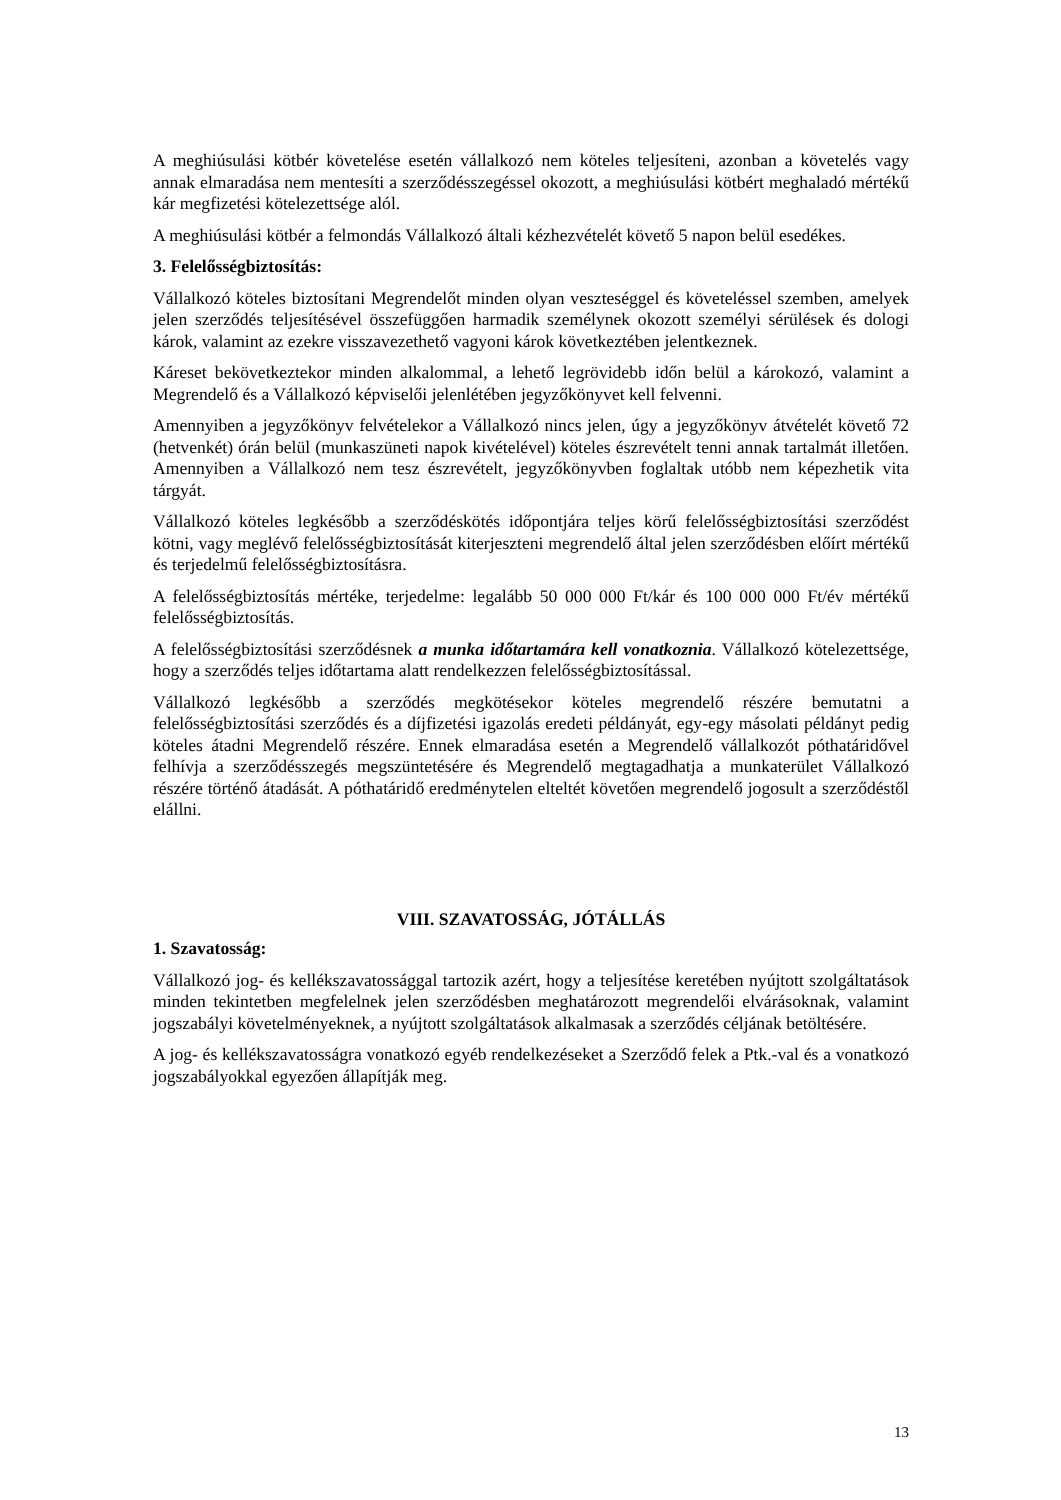A meghiúsulási kötbér követelése esetén vállalkozó nem köteles teljesíteni, azonban a követelés vagy annak elmaradása nem mentesíti a szerződésszegéssel okozott, a meghiúsulási kötbért meghaladó mértékű kár megfizetési kötelezettsége alól.
A meghiúsulási kötbér a felmondás Vállalkozó általi kézhezvételét követő 5 napon belül esedékes.
3. Felelősségbiztosítás:
Vállalkozó köteles biztosítani Megrendelőt minden olyan veszteséggel és követeléssel szemben, amelyek jelen szerződés teljesítésével összefüggően harmadik személynek okozott személyi sérülések és dologi károk, valamint az ezekre visszavezethető vagyoni károk következtében jelentkeznek.
Káreset bekövetkeztekor minden alkalommal, a lehető legrövidebb időn belül a károkozó, valamint a Megrendelő és a Vállalkozó képviselői jelenlétében jegyzőkönyvet kell felvenni.
Amennyiben a jegyzőkönyv felvételekor a Vállalkozó nincs jelen, úgy a jegyzőkönyv átvételét követő 72 (hetvenkét) órán belül (munkaszüneti napok kivételével) köteles észrevételt tenni annak tartalmát illetően. Amennyiben a Vállalkozó nem tesz észrevételt, jegyzőkönyvben foglaltak utóbb nem képezhetik vita tárgyát.
Vállalkozó köteles legkésőbb a szerződéskötés időpontjára teljes körű felelősségbiztosítási szerződést kötni, vagy meglévő felelősségbiztosítását kiterjeszteni megrendelő által jelen szerződésben előírt mértékű és terjedelmű felelősségbiztosításra.
A felelősségbiztosítás mértéke, terjedelme: legalább 50 000 000 Ft/kár és 100 000 000 Ft/év mértékű felelősségbiztosítás.
A felelősségbiztosítási szerződésnek a munka időtartamára kell vonatkoznia. Vállalkozó kötelezettsége, hogy a szerződés teljes időtartama alatt rendelkezzen felelősségbiztosítással.
Vállalkozó legkésőbb a szerződés megkötésekor köteles megrendelő részére bemutatni a felelősségbiztosítási szerződés és a díjfizetési igazolás eredeti példányát, egy-egy másolati példányt pedig köteles átadni Megrendelő részére. Ennek elmaradása esetén a Megrendelő vállalkozót póthatáridővel felhívja a szerződésszegés megszüntetésére és Megrendelő megtagadhatja a munkaterület Vállalkozó részére történő átadását. A póthatáridő eredménytelen elteltét követően megrendelő jogosult a szerződéstől elállni.
VIII. SZAVATOSSÁG, JÓTÁLLÁS
1. Szavatosság:
Vállalkozó jog- és kellékszavatossággal tartozik azért, hogy a teljesítése keretében nyújtott szolgáltatások minden tekintetben megfelelnek jelen szerződésben meghatározott megrendelői elvárásoknak, valamint jogszabályi követelményeknek, a nyújtott szolgáltatások alkalmasak a szerződés céljának betöltésére.
A jog- és kellékszavatosságra vonatkozó egyéb rendelkezéseket a Szerződő felek a Ptk.-val és a vonatkozó jogszabályokkal egyezően állapítják meg.
13